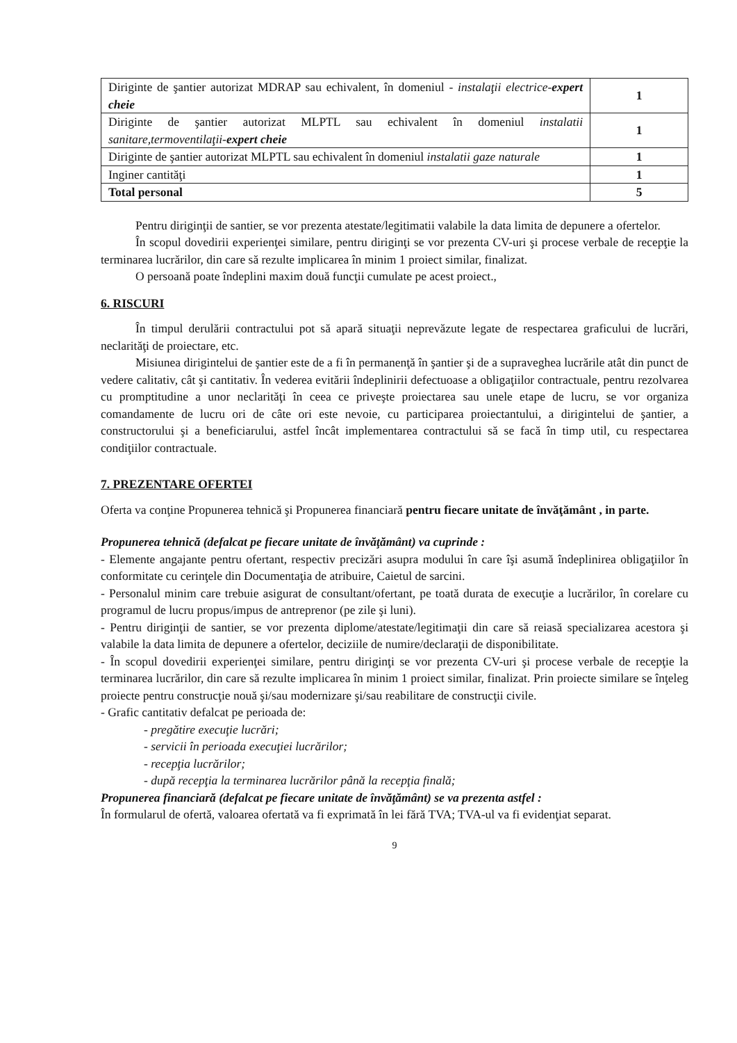| Diriginte de şantier autorizat MDRAP sau echivalent, în domeniul - instalaţii electrice- expert cheie | 1 |
| Diriginte de şantier autorizat MLPTL sau echivalent în domeniul instalatii sanitare,termoventilaţii- expert cheie | 1 |
| Diriginte de şantier autorizat MLPTL sau echivalent în domeniul instalatii gaze naturale | 1 |
| Inginer cantităţi | 1 |
| Total personal | 5 |
Pentru diriginţii de santier, se vor prezenta atestate/legitimatii valabile la data limita de depunere a ofertelor.
În scopul dovedirii experienţei similare, pentru diriginţi se vor prezenta CV-uri şi procese verbale de recepţie la terminarea lucrărilor, din care să rezulte implicarea în minim 1 proiect similar, finalizat.
O persoană poate îndeplini maxim două funcţii cumulate pe acest proiect.,
6. RISCURI
În timpul derulării contractului pot să apară situaţii neprevăzute legate de respectarea graficului de lucrări, neclarităţi de proiectare, etc.
Misiunea dirigintelui de şantier este de a fi în permanenţă în şantier şi de a supraveghea lucrările atât din punct de vedere calitativ, cât şi cantitativ. În vederea evitării îndeplinirii defectuoase a obligaţiilor contractuale, pentru rezolvarea cu promptitudine a unor neclarităţi în ceea ce priveşte proiectarea sau unele etape de lucru, se vor organiza comandamente de lucru ori de câte ori este nevoie, cu participarea proiectantului, a dirigintelui de şantier, a constructorului şi a beneficiarului, astfel încât implementarea contractului să se facă în timp util, cu respectarea condiţiilor contractuale.
7. PREZENTARE OFERTEI
Oferta va conţine Propunerea tehnică şi Propunerea financiară pentru fiecare unitate de învăţământ , in parte.
Propunerea tehnică (defalcat pe fiecare unitate de învăţământ) va cuprinde :
- Elemente angajante pentru ofertant, respectiv precizări asupra modului în care îşi asumă îndeplinirea obligaţiilor în conformitate cu cerinţele din Documentaţia de atribuire, Caietul de sarcini.
- Personalul minim care trebuie asigurat de consultant/ofertant, pe toată durata de execuţie a lucrărilor, în corelare cu programul de lucru propus/impus de antreprenor (pe zile şi luni).
- Pentru diriginţii de santier, se vor prezenta diplome/atestate/legitimaţii din care să reiasă specializarea acestora şi valabile la data limita de depunere a ofertelor, deciziile de numire/declaraţii de disponibilitate.
- În scopul dovedirii experienţei similare, pentru diriginţi se vor prezenta CV-uri şi procese verbale de recepţie la terminarea lucrărilor, din care să rezulte implicarea în minim 1 proiect similar, finalizat. Prin proiecte similare se înţeleg proiecte pentru construcţie nouă şi/sau modernizare şi/sau reabilitare de construcţii civile.
- Grafic cantitativ defalcat pe perioada de:
- pregătire execuţie lucrări;
- servicii în perioada execuţiei lucrărilor;
- recepţia lucrărilor;
- după recepţia la terminarea lucrărilor până la recepţia finală;
Propunerea financiară (defalcat pe fiecare unitate de învăţământ) se va prezenta astfel :
În formularul de ofertă, valoarea ofertată va fi exprimată în lei fără TVA; TVA-ul va fi evidenţiat separat.
9